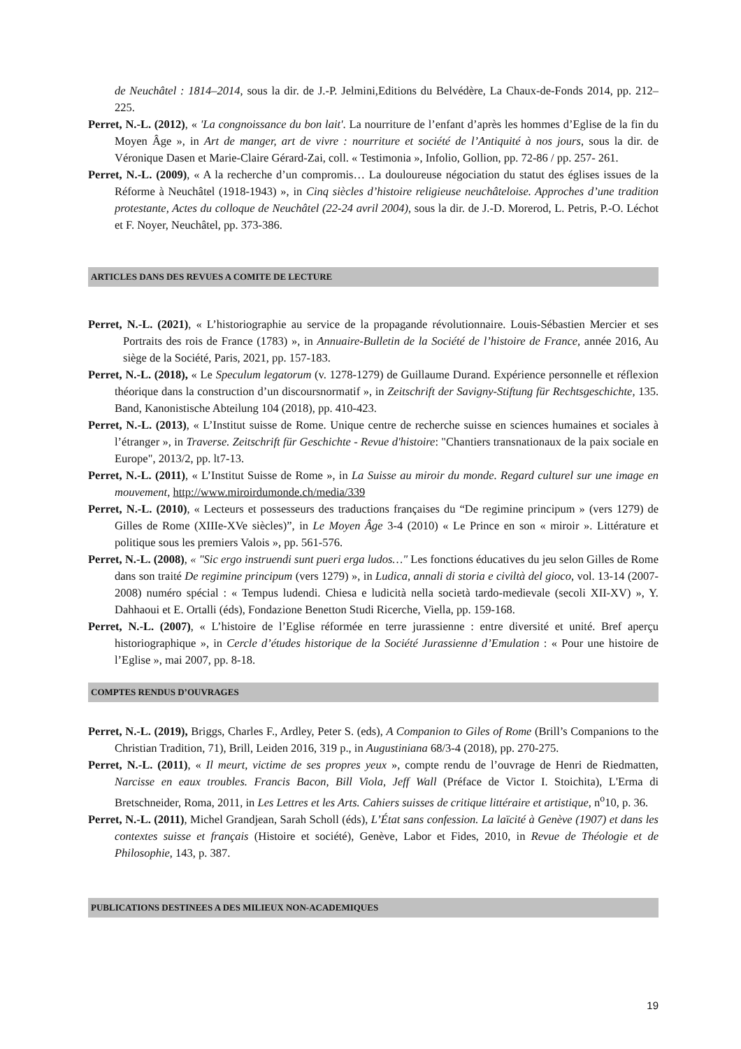de Neuchâtel : 1814–2014, sous la dir. de J.-P. Jelmini,Editions du Belvédère, La Chaux-de-Fonds 2014, pp. 212–225.
Perret, N.-L. (2012), « 'La congnoissance du bon lait'. La nourriture de l’enfant d’après les hommes d’Eglise de la fin du Moyen Âge », in Art de manger, art de vivre : nourriture et société de l’Antiquité à nos jours, sous la dir. de Véronique Dasen et Marie-Claire Gérard-Zai, coll. « Testimonia », Infolio, Gollion, pp. 72-86 / pp. 257- 261.
Perret, N.-L. (2009), « A la recherche d’un compromis… La douloureuse négociation du statut des églises issues de la Réforme à Neuchâtel (1918-1943) », in Cinq siècles d’histoire religieuse neuchâteloise. Approches d’une tradition protestante, Actes du colloque de Neuchâtel (22-24 avril 2004), sous la dir. de J.-D. Morerod, L. Petris, P.-O. Léchot et F. Noyer, Neuchâtel, pp. 373-386.
ARTICLES DANS DES REVUES A COMITE DE LECTURE
Perret, N.-L. (2021), « L’historiographie au service de la propagande révolutionnaire. Louis-Sébastien Mercier et ses Portraits des rois de France (1783) », in Annuaire-Bulletin de la Société de l’histoire de France, année 2016, Au siège de la Société, Paris, 2021, pp. 157-183.
Perret, N.-L. (2018), « Le Speculum legatorum (v. 1278-1279) de Guillaume Durand. Expérience personnelle et réflexion théorique dans la construction d’un discoursnormatif », in Zeitschrift der Savigny-Stiftung für Rechtsgeschichte, 135. Band, Kanonistische Abteilung 104 (2018), pp. 410-423.
Perret, N.-L. (2013), « L’Institut suisse de Rome. Unique centre de recherche suisse en sciences humaines et sociales à l’étranger », in Traverse. Zeitschrift für Geschichte - Revue d'histoire: "Chantiers transnationaux de la paix sociale en Europe", 2013/2, pp. lt7-13.
Perret, N.-L. (2011), « L’Institut Suisse de Rome », in La Suisse au miroir du monde. Regard culturel sur une image en mouvement, http://www.miroirdumonde.ch/media/339
Perret, N.-L. (2010), « Lecteurs et possesseurs des traductions françaises du “De regimine principum » (vers 1279) de Gilles de Rome (XIIIe-XVe siècles)”, in Le Moyen Âge 3-4 (2010) « Le Prince en son « miroir ». Littérature et politique sous les premiers Valois », pp. 561-576.
Perret, N.-L. (2008), « "Sic ergo instruendi sunt pueri erga ludos…" Les fonctions éducatives du jeu selon Gilles de Rome dans son traité De regimine principum (vers 1279) », in Ludica, annali di storia e civiltà del gioco, vol. 13-14 (2007-2008) numéro spécial : « Tempus ludendi. Chiesa e ludicità nella società tardo-medievale (secoli XII-XV) », Y. Dahhaoui et E. Ortalli (éds), Fondazione Benetton Studi Ricerche, Viella, pp. 159-168.
Perret, N.-L. (2007), « L’histoire de l’Eglise réformée en terre jurassienne : entre diversité et unité. Bref aperçu historiographique », in Cercle d’études historique de la Société Jurassienne d’Emulation : « Pour une histoire de l’Eglise », mai 2007, pp. 8-18.
COMPTES RENDUS D’OUVRAGES
Perret, N.-L. (2019), Briggs, Charles F., Ardley, Peter S. (eds), A Companion to Giles of Rome (Brill’s Companions to the Christian Tradition, 71), Brill, Leiden 2016, 319 p., in Augustiniana 68/3-4 (2018), pp. 270-275.
Perret, N.-L. (2011), « Il meurt, victime de ses propres yeux », compte rendu de l’ouvrage de Henri de Riedmatten, Narcisse en eaux troubles. Francis Bacon, Bill Viola, Jeff Wall (Préface de Victor I. Stoichita), L'Erma di Bretschneider, Roma, 2011, in Les Lettres et les Arts. Cahiers suisses de critique littéraire et artistique, n<sup>o</sup>10, p. 36.
Perret, N.-L. (2011), Michel Grandjean, Sarah Scholl (éds), L’État sans confession. La laïcité à Genève (1907) et dans les contextes suisse et français (Histoire et société), Genève, Labor et Fides, 2010, in Revue de Théologie et de Philosophie, 143, p. 387.
PUBLICATIONS DESTINEES A DES MILIEUX NON-ACADEMIQUES
19